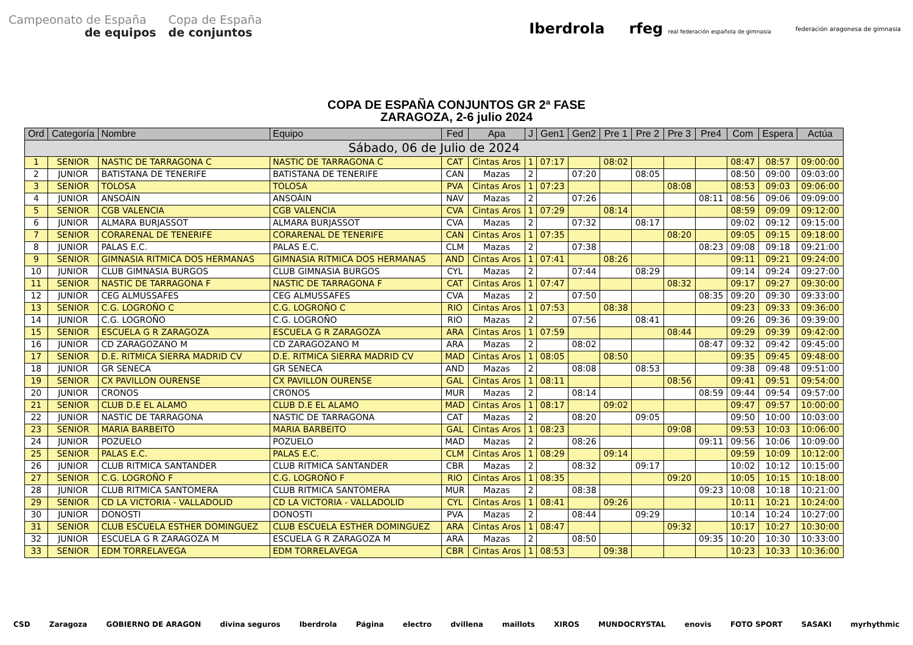Campeonato de España
de equipos
Copa de España
de conjuntos
Iberdrola rfeg real federación española de gimnasia federación aragonesa de gimnasia
COPA DE ESPAÑA CONJUNTOS GR 2ª FASE
ZARAGOZA, 2-6 julio 2024
| Ord | Categoría | Nombre | Equipo | Fed | Apa | J | Gen1 | Gen2 | Pre 1 | Pre 2 | Pre 3 | Pre4 | Com | Espera | Actúa |
| --- | --- | --- | --- | --- | --- | --- | --- | --- | --- | --- | --- | --- | --- | --- | --- |
| Sábado, 06 de Julio de 2024 | | | | | | | | | | | | | | | |
| 1 | SENIOR | NASTIC DE TARRAGONA C | NASTIC DE TARRAGONA C | CAT | Cintas Aros | 1 | 07:17 | | 08:02 | | | | 08:47 | 08:57 | 09:00:00 |
| 2 | JUNIOR | BATISTANA DE TENERIFE | BATISTANA DE TENERIFE | CAN | Mazas | 2 | | 07:20 | | 08:05 | | | 08:50 | 09:00 | 09:03:00 |
| 3 | SENIOR | TOLOSA | TOLOSA | PVA | Cintas Aros | 1 | 07:23 | | | | 08:08 | | 08:53 | 09:03 | 09:06:00 |
| 4 | JUNIOR | ANSOÁIN | ANSOÁIN | NAV | Mazas | 2 | | 07:26 | | | | 08:11 | 08:56 | 09:06 | 09:09:00 |
| 5 | SENIOR | CGB VALENCIA | CGB VALENCIA | CVA | Cintas Aros | 1 | 07:29 | | 08:14 | | | | 08:59 | 09:09 | 09:12:00 |
| 6 | JUNIOR | ALMARA BURJASSOT | ALMARA BURJASSOT | CVA | Mazas | 2 | | 07:32 | | 08:17 | | | 09:02 | 09:12 | 09:15:00 |
| 7 | SENIOR | CORARENAL DE TENERIFE | CORARENAL DE TENERIFE | CAN | Cintas Aros | 1 | 07:35 | | | | 08:20 | | 09:05 | 09:15 | 09:18:00 |
| 8 | JUNIOR | PALAS E.C. | PALAS E.C. | CLM | Mazas | 2 | | 07:38 | | | | 08:23 | 09:08 | 09:18 | 09:21:00 |
| 9 | SENIOR | GIMNASIA RITMICA DOS HERMANAS | GIMNASIA RITMICA DOS HERMANAS | AND | Cintas Aros | 1 | 07:41 | | 08:26 | | | | 09:11 | 09:21 | 09:24:00 |
| 10 | JUNIOR | CLUB GIMNASIA BURGOS | CLUB GIMNASIA BURGOS | CYL | Mazas | 2 | | 07:44 | | 08:29 | | | 09:14 | 09:24 | 09:27:00 |
| 11 | SENIOR | NASTIC DE TARRAGONA F | NASTIC DE TARRAGONA F | CAT | Cintas Aros | 1 | 07:47 | | | | 08:32 | | 09:17 | 09:27 | 09:30:00 |
| 12 | JUNIOR | CEG ALMUSSAFES | CEG ALMUSSAFES | CVA | Mazas | 2 | | 07:50 | | | | 08:35 | 09:20 | 09:30 | 09:33:00 |
| 13 | SENIOR | C.G. LOGROÑO C | C.G. LOGROÑO C | RIO | Cintas Aros | 1 | 07:53 | | 08:38 | | | | 09:23 | 09:33 | 09:36:00 |
| 14 | JUNIOR | C.G. LOGROÑO | C.G. LOGROÑO | RIO | Mazas | 2 | | 07:56 | | 08:41 | | | 09:26 | 09:36 | 09:39:00 |
| 15 | SENIOR | ESCUELA G R ZARAGOZA | ESCUELA G R ZARAGOZA | ARA | Cintas Aros | 1 | 07:59 | | | | 08:44 | | 09:29 | 09:39 | 09:42:00 |
| 16 | JUNIOR | CD ZARAGOZANO M | CD ZARAGOZANO M | ARA | Mazas | 2 | | 08:02 | | | | 08:47 | 09:32 | 09:42 | 09:45:00 |
| 17 | SENIOR | D.E. RITMICA SIERRA MADRID CV | D.E. RITMICA SIERRA MADRID CV | MAD | Cintas Aros | 1 | 08:05 | | 08:50 | | | | 09:35 | 09:45 | 09:48:00 |
| 18 | JUNIOR | GR SENECA | GR SENECA | AND | Mazas | 2 | | 08:08 | | 08:53 | | | 09:38 | 09:48 | 09:51:00 |
| 19 | SENIOR | CX PAVILLON OURENSE | CX PAVILLON OURENSE | GAL | Cintas Aros | 1 | 08:11 | | | | 08:56 | | 09:41 | 09:51 | 09:54:00 |
| 20 | JUNIOR | CRONOS | CRONOS | MUR | Mazas | 2 | | 08:14 | | | | 08:59 | 09:44 | 09:54 | 09:57:00 |
| 21 | SENIOR | CLUB D.E EL ALAMO | CLUB D.E EL ALAMO | MAD | Cintas Aros | 1 | 08:17 | | 09:02 | | | | 09:47 | 09:57 | 10:00:00 |
| 22 | JUNIOR | NASTIC DE TARRAGONA | NASTIC DE TARRAGONA | CAT | Mazas | 2 | | 08:20 | | 09:05 | | | 09:50 | 10:00 | 10:03:00 |
| 23 | SENIOR | MARIA BARBEITO | MARIA BARBEITO | GAL | Cintas Aros | 1 | 08:23 | | | | 09:08 | | 09:53 | 10:03 | 10:06:00 |
| 24 | JUNIOR | POZUELO | POZUELO | MAD | Mazas | 2 | | 08:26 | | | | 09:11 | 09:56 | 10:06 | 10:09:00 |
| 25 | SENIOR | PALAS E.C. | PALAS E.C. | CLM | Cintas Aros | 1 | 08:29 | | 09:14 | | | | 09:59 | 10:09 | 10:12:00 |
| 26 | JUNIOR | CLUB RITMICA SANTANDER | CLUB RITMICA SANTANDER | CBR | Mazas | 2 | | 08:32 | | 09:17 | | | 10:02 | 10:12 | 10:15:00 |
| 27 | SENIOR | C.G. LOGROÑO F | C.G. LOGROÑO F | RIO | Cintas Aros | 1 | 08:35 | | | | 09:20 | | 10:05 | 10:15 | 10:18:00 |
| 28 | JUNIOR | CLUB RITMICA SANTOMERA | CLUB RITMICA SANTOMERA | MUR | Mazas | 2 | | 08:38 | | | | 09:23 | 10:08 | 10:18 | 10:21:00 |
| 29 | SENIOR | CD LA VICTORIA - VALLADOLID | CD LA VICTORIA - VALLADOLID | CYL | Cintas Aros | 1 | 08:41 | | 09:26 | | | | 10:11 | 10:21 | 10:24:00 |
| 30 | JUNIOR | DONOSTI | DONOSTI | PVA | Mazas | 2 | | 08:44 | | 09:29 | | | 10:14 | 10:24 | 10:27:00 |
| 31 | SENIOR | CLUB ESCUELA ESTHER DOMINGUEZ | CLUB ESCUELA ESTHER DOMINGUEZ | ARA | Cintas Aros | 1 | 08:47 | | | | 09:32 | | 10:17 | 10:27 | 10:30:00 |
| 32 | JUNIOR | ESCUELA G R ZARAGOZA M | ESCUELA G R ZARAGOZA M | ARA | Mazas | 2 | | 08:50 | | | | 09:35 | 10:20 | 10:30 | 10:33:00 |
| 33 | SENIOR | EDM TORRELAVEGA | EDM TORRELAVEGA | CBR | Cintas Aros | 1 | 08:53 | | 09:38 | | | | 10:23 | 10:33 | 10:36:00 |
CSD Zaragoza GOBIERNO DE ARAGON divina seguros Iberdrola Página electro dvillena maillots XIROS MUNDOCRYSTAL enovis FOTO SPORT SASAKI myrhythmic